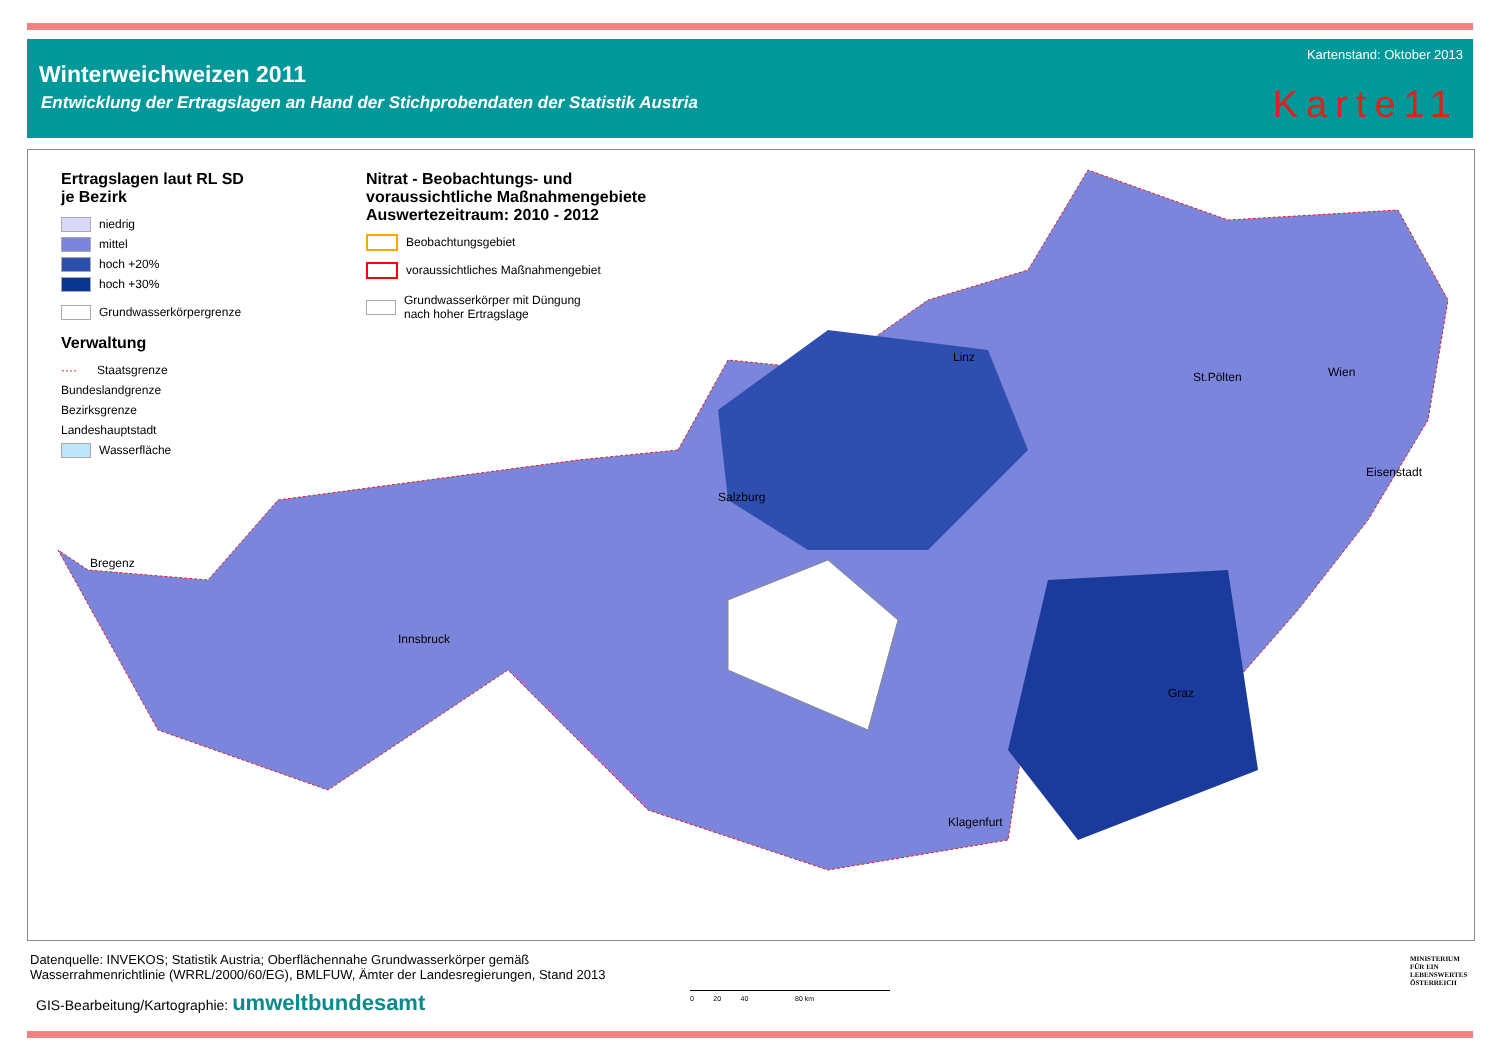Winterweichweizen 2011
Entwicklung der Ertragslagen an Hand der Stichprobendaten der Statistik Austria
Kartenstand: Oktober 2013
Karte11
Ertragslagen laut RL SD
je Bezirk
niedrig
mittel
hoch +20%
hoch +30%
Grundwasserkörpergrenze
Verwaltung
···· Staatsgrenze
Bundeslandgrenze
Bezirksgrenze
Landeshauptstadt
Wasserfläche
Nitrat - Beobachtungs- und
voraussichtliche Maßnahmengebiete
Auswertezeitraum: 2010 - 2012
Beobachtungsgebiet
voraussichtliches Maßnahmengebiet
Grundwasserkörper mit Düngung
nach hoher Ertragslage
Linz
St.Pölten Wien
Eisenstadt
Salzburg
Bregenz
Innsbruck
Graz
Klagenfurt
Datenquelle: INVEKOS; Statistik Austria; Oberflächennahe Grundwasserkörper gemäß
Wasserrahmenrichtlinie (WRRL/2000/60/EG), BMLFUW, Ämter der Landesregierungen, Stand 2013
GIS-Bearbeitung/Kartographie: umweltbundesamt
0 20 40 80 km
MINISTERIUM
FÜR EIN
LEBENSWERTES
ÖSTERREICH